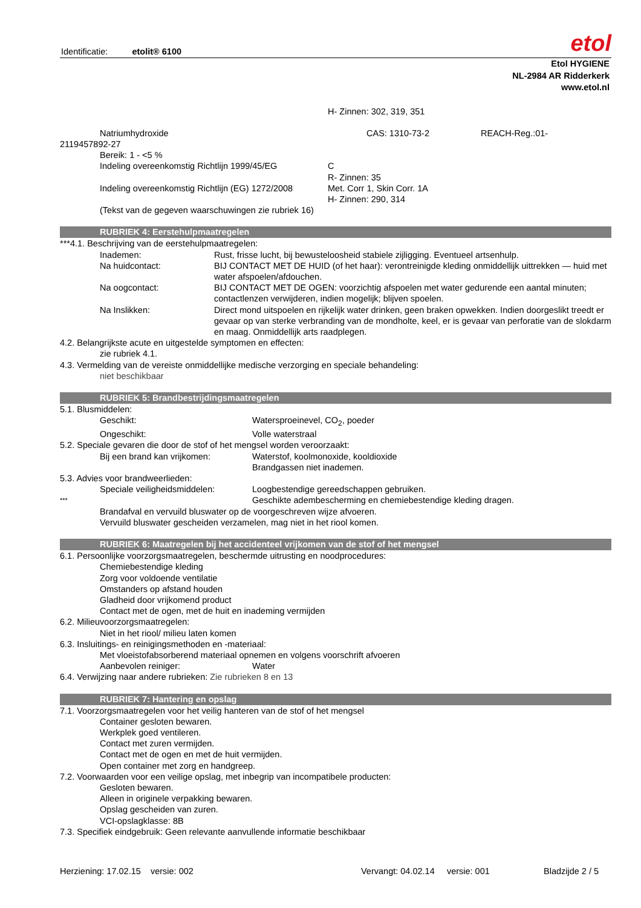Identificatie: etolit® 6100
etol
Etol HYGIENE
NL-2984 AR Ridderkerk
www.etol.nl
H- Zinnen: 302, 319, 351
Natriumhydroxide CAS: 1310-73-2 REACH-Reg.:01-
2119457892-27
Bereik: 1 - <5 %
Indeling overeenkomstig Richtlijn 1999/45/EG C
R- Zinnen: 35
Indeling overeenkomstig Richtlijn (EG) 1272/2008 Met. Corr 1, Skin Corr. 1A
H- Zinnen: 290, 314
(Tekst van de gegeven waarschuwingen zie rubriek 16)
RUBRIEK 4: Eerstehulpmaatregelen
***4.1. Beschrijving van de eerstehulpmaatregelen:
Inademen: Rust, frisse lucht, bij bewusteloosheid stabiele zijligging. Eventueel artsenhulp.
Na huidcontact: BIJ CONTACT MET DE HUID (of het haar): verontreinigde kleding onmiddellijk uittrekken — huid met water afspoelen/afdouchen.
Na oogcontact: BIJ CONTACT MET DE OGEN: voorzichtig afspoelen met water gedurende een aantal minuten; contactlenzen verwijderen, indien mogelijk; blijven spoelen.
Na Inslikken: Direct mond uitspoelen en rijkelijk water drinken, geen braken opwekken. Indien doorgeslikt treedt er gevaar op van sterke verbranding van de mondholte, keel, er is gevaar van perforatie van de slokdarm en maag. Onmiddellijk arts raadplegen.
4.2. Belangrijkste acute en uitgestelde symptomen en effecten:
zie rubriek 4.1.
4.3. Vermelding van de vereiste onmiddellijke medische verzorging en speciale behandeling:
niet beschikbaar
RUBRIEK 5: Brandbestrijdingsmaatregelen
5.1. Blusmiddelen:
Geschikt: Watersproeinevel, CO<sub>2</sub>, poeder
Ongeschikt: Volle waterstraal
5.2. Speciale gevaren die door de stof of het mengsel worden veroorzaakt:
Bij een brand kan vrijkomen: Waterstof, koolmonoxide, kooldioxide
Brandgassen niet inademen.
5.3. Advies voor brandweerlieden:
Speciale veiligheidsmiddelen: Loogbestendige gereedschappen gebruiken.
*** Geschikte adembescherming en chemiebestendige kleding dragen.
Brandafval en vervuild bluswater op de voorgeschreven wijze afvoeren.
Vervuild bluswater gescheiden verzamelen, mag niet in het riool komen.
RUBRIEK 6: Maatregelen bij het accidenteel vrijkomen van de stof of het mengsel
6.1. Persoonlijke voorzorgsmaatregelen, beschermde uitrusting en noodprocedures:
Chemiebestendige kleding
Zorg voor voldoende ventilatie
Omstanders op afstand houden
Gladheid door vrijkomend product
Contact met de ogen, met de huit en inademing vermijden
6.2. Milieuvoorzorgsmaatregelen:
Niet in het riool/ milieu laten komen
6.3. Insluitings- en reinigingsmethoden en -materiaal:
Met vloeistofabsorberend materiaal opnemen en volgens voorschrift afvoeren
Aanbevolen reiniger: Water
6.4. Verwijzing naar andere rubrieken: Zie rubrieken 8 en 13
RUBRIEK 7: Hantering en opslag
7.1. Voorzorgsmaatregelen voor het veilig hanteren van de stof of het mengsel
Container gesloten bewaren.
Werkplek goed ventileren.
Contact met zuren vermijden.
Contact met de ogen en met de huit vermijden.
Open container met zorg en handgreep.
7.2. Voorwaarden voor een veilige opslag, met inbegrip van incompatibele producten:
Gesloten bewaren.
Alleen in originele verpakking bewaren.
Opslag gescheiden van zuren.
VCI-opslagklasse: 8B
7.3. Specifiek eindgebruik: Geen relevante aanvullende informatie beschikbaar
Herziening: 17.02.15 versie: 002 Vervangt: 04.02.14 versie: 001 Bladzijde 2 / 5